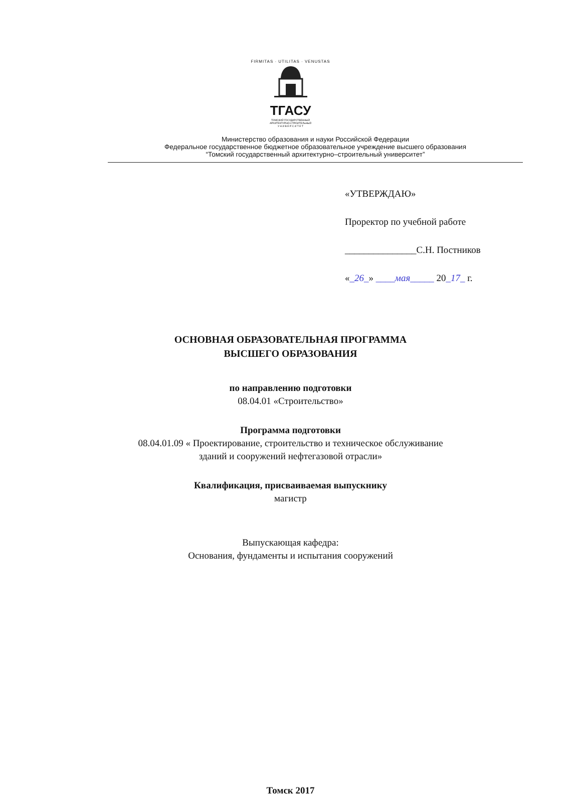FIRMITAS · UTILITAS · VENUSTAS
ТГАСУ
ТОМСКИЙ ГОСУДАРСТВЕННЫЙ
АРХИТЕКТУРНО-СТРОИТЕЛЬНЫЙ
У Н И В Е Р С И Т Е Т
Министерство образования и науки Российской Федерации
Федеральное государственное бюджетное образовательное учреждение высшего образования
“Томский государственный архитектурно–строительный университет”
«УТВЕРЖДАЮ»
Проректор по учебной работе
_______________С.Н. Постников
«_26_» ____мая_____ 20_17_ г.
ОСНОВНАЯ ОБРАЗОВАТЕЛЬНАЯ ПРОГРАММА
ВЫСШЕГО ОБРАЗОВАНИЯ
по направлению подготовки
08.04.01 «Строительство»
Программа подготовки
08.04.01.09 « Проектирование, строительство и техническое обслуживание
зданий и сооружений нефтегазовой отрасли»
Квалификация, присваиваемая выпускнику
магистр
Выпускающая кафедра:
Основания, фундаменты и испытания сооружений
Томск 2017